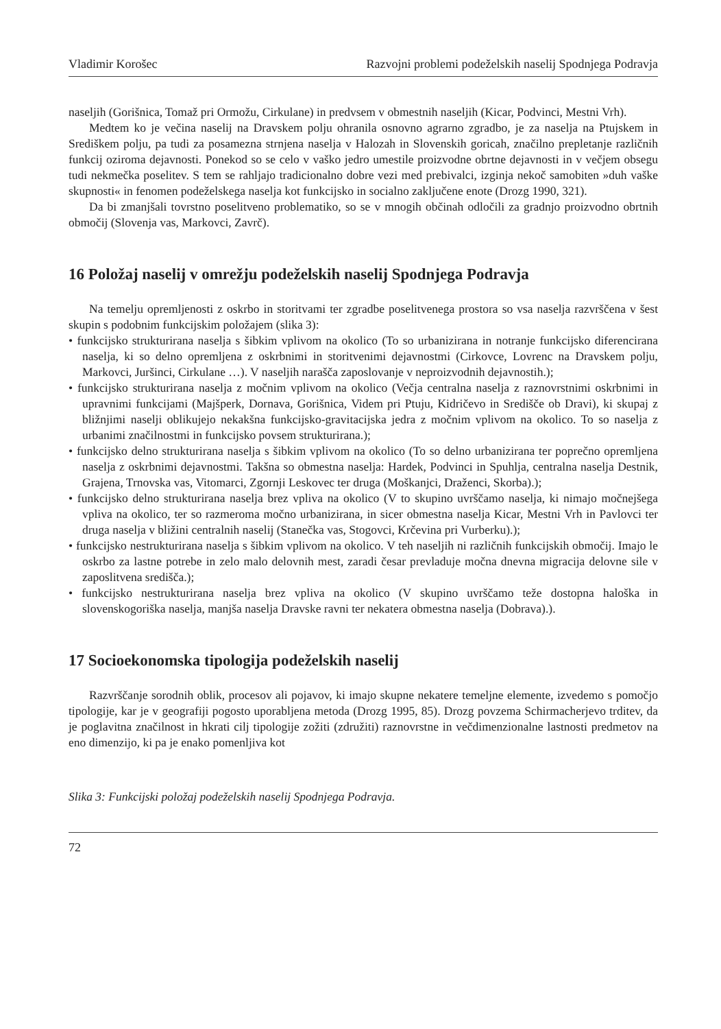Vladimir Korošec Razvojni problemi podeželskih naselij Spodnjega Podravja
naseljih (Gorišnica, Tomaž pri Ormožu, Cirkulane) in predvsem v obmestnih naseljih (Kicar, Podvinci, Mestni Vrh).
Medtem ko je večina naselij na Dravskem polju ohranila osnovno agrarno zgradbo, je za naselja na Ptujskem in Središkem polju, pa tudi za posamezna strnjena naselja v Halozah in Slovenskih goricah, značilno prepletanje različnih funkcij oziroma dejavnosti. Ponekod so se celo v vaško jedro umestile proizvodne obrtne dejavnosti in v večjem obsegu tudi nekmečka poselitev. S tem se rahljajo tradicionalno dobre vezi med prebivalci, izginja nekoč samobiten »duh vaške skupnosti« in fenomen podeželskega naselja kot funkcijsko in socialno zaključene enote (Drozg 1990, 321).
Da bi zmanjšali tovrstno poselitveno problematiko, so se v mnogih občinah odločili za gradnjo proizvodno obrtnih območij (Slovenja vas, Markovci, Zavrč).
16 Položaj naselij v omrežju podeželskih naselij Spodnjega Podravja
Na temelju opremljenosti z oskrbo in storitvami ter zgradbe poselitvenega prostora so vsa naselja razvrščena v šest skupin s podobnim funkcijskim položajem (slika 3):
• funkcijsko strukturirana naselja s šibkim vplivom na okolico (To so urbanizirana in notranje funkcijsko diferencirana naselja, ki so delno opremljena z oskrbnimi in storitvenimi dejavnostmi (Cirkovce, Lovrenc na Dravskem polju, Markovci, Juršinci, Cirkulane …). V naseljih narašča zaposlovanje v neproizvodnih dejavnostih.);
• funkcijsko strukturirana naselja z močnim vplivom na okolico (Večja centralna naselja z raznovrstnimi oskrbnimi in upravnimi funkcijami (Majšperk, Dornava, Gorišnica, Videm pri Ptuju, Kidričevo in Središče ob Dravi), ki skupaj z bližnjimi naselji oblikujejo nekakšna funkcijsko-gravitacijska jedra z močnim vplivom na okolico. To so naselja z urbanimi značilnostmi in funkcijsko povsem strukturirana.);
• funkcijsko delno strukturirana naselja s šibkim vplivom na okolico (To so delno urbanizirana ter poprečno opremljena naselja z oskrbnimi dejavnostmi. Takšna so obmestna naselja: Hardek, Podvinci in Spuhlja, centralna naselja Destnik, Grajena, Trnovska vas, Vitomarci, Zgornji Leskovec ter druga (Moškanjci, Draženci, Skorba).);
• funkcijsko delno strukturirana naselja brez vpliva na okolico (V to skupino uvrščamo naselja, ki nimajo močnejšega vpliva na okolico, ter so razmeroma močno urbanizirana, in sicer obmestna naselja Kicar, Mestni Vrh in Pavlovci ter druga naselja v bližini centralnih naselij (Stanečka vas, Stogovci, Krčevina pri Vurberku).);
• funkcijsko nestrukturirana naselja s šibkim vplivom na okolico. V teh naseljih ni različnih funkcijskih območij. Imajo le oskrbo za lastne potrebe in zelo malo delovnih mest, zaradi česar prevladuje močna dnevna migracija delovne sile v zaposlitvena središča.);
• funkcijsko nestrukturirana naselja brez vpliva na okolico (V skupino uvrščamo teže dostopna haloška in slovenskogoriška naselja, manjša naselja Dravske ravni ter nekatera obmestna naselja (Dobrava).).
17 Socioekonomska tipologija podeželskih naselij
Razvrščanje sorodnih oblik, procesov ali pojavov, ki imajo skupne nekatere temeljne elemente, izvedemo s pomočjo tipologije, kar je v geografiji pogosto uporabljena metoda (Drozg 1995, 85). Drozg povzema Schirmacherjevo trditev, da je poglavitna značilnost in hkrati cilj tipologije zožiti (združiti) raznovrstne in večdimenzionalne lastnosti predmetov na eno dimenzijo, ki pa je enako pomenljiva kot
Slika 3: Funkcijski položaj podeželskih naselij Spodnjega Podravja.
72